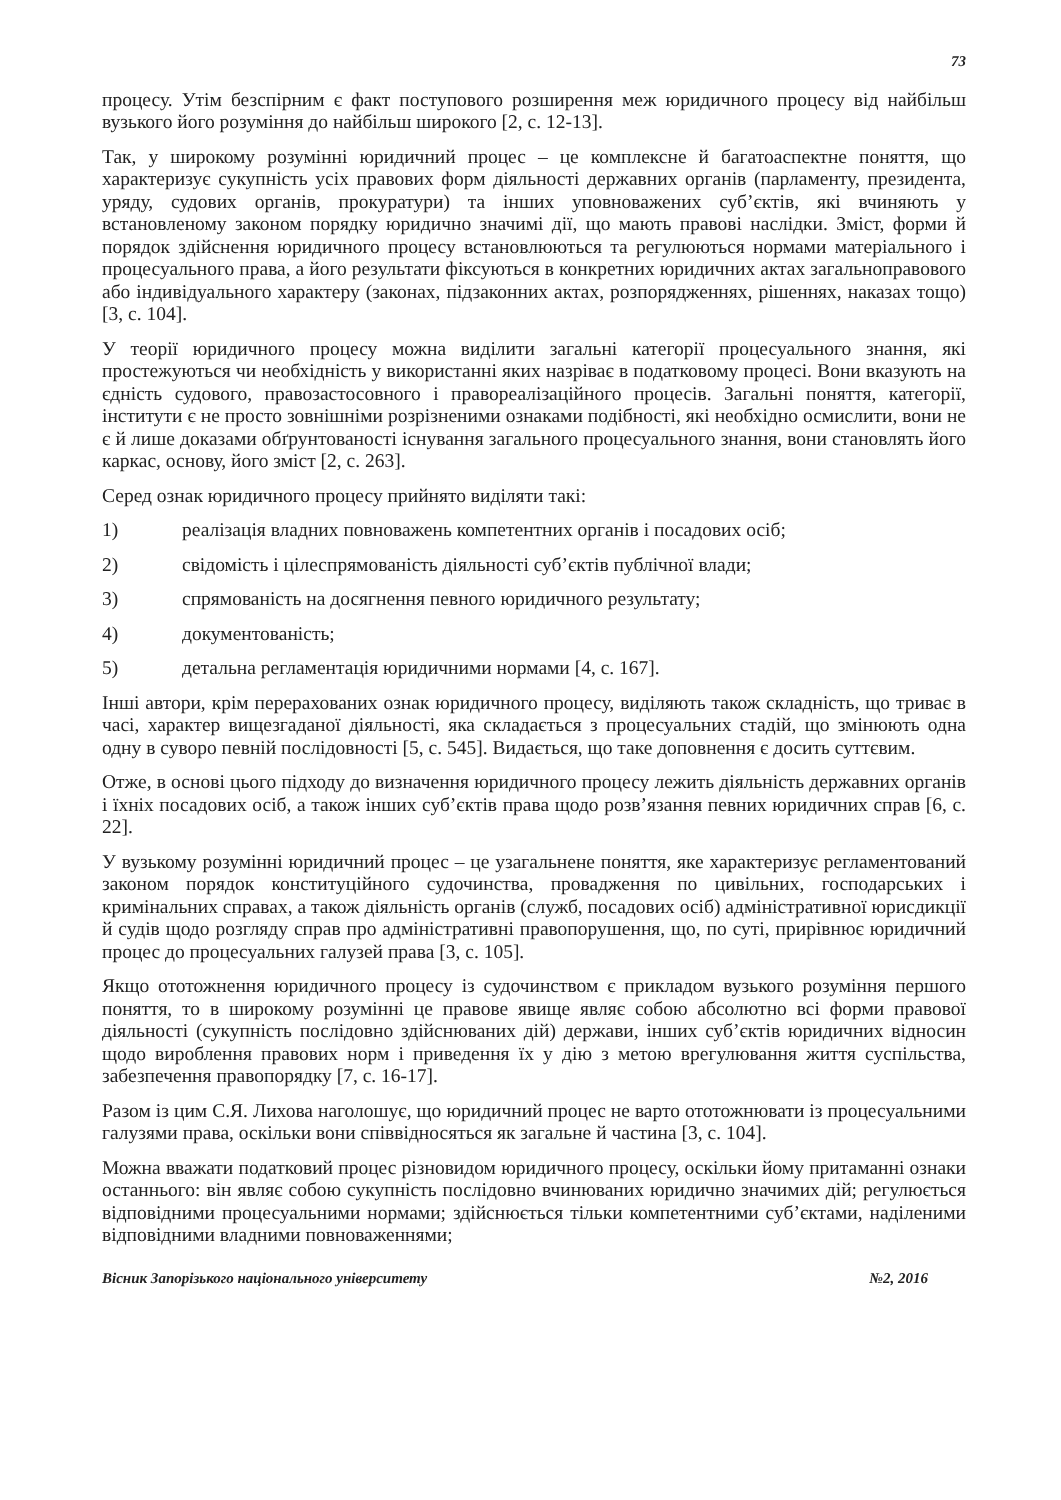73
процесу. Утім безспірним є факт поступового розширення меж юридичного процесу від найбільш вузького його розуміння до найбільш широкого [2, с. 12-13].
Так, у широкому розумінні юридичний процес – це комплексне й багатоаспектне поняття, що характеризує сукупність усіх правових форм діяльності державних органів (парламенту, президента, уряду, судових органів, прокуратури) та інших уповноважених суб’єктів, які вчиняють у встановленому законом порядку юридично значимі дії, що мають правові наслідки. Зміст, форми й порядок здійснення юридичного процесу встановлюються та регулюються нормами матеріального і процесуального права, а його результати фіксуються в конкретних юридичних актах загальноправового або індивідуального характеру (законах, підзаконних актах, розпорядженнях, рішеннях, наказах тощо) [3, с. 104].
У теорії юридичного процесу можна виділити загальні категорії процесуального знання, які простежуються чи необхідність у використанні яких назріває в податковому процесі. Вони вказують на єдність судового, правозастосовного і правореалізаційного процесів. Загальні поняття, категорії, інститути є не просто зовнішніми розрізненими ознаками подібності, які необхідно осмислити, вони не є й лише доказами обґрунтованості існування загального процесуального знання, вони становлять його каркас, основу, його зміст [2, с. 263].
Серед ознак юридичного процесу прийнято виділяти такі:
1) реалізація владних повноважень компетентних органів і посадових осіб;
2) свідомість і цілеспрямованість діяльності суб’єктів публічної влади;
3) спрямованість на досягнення певного юридичного результату;
4) документованість;
5) детальна регламентація юридичними нормами [4, с. 167].
Інші автори, крім перерахованих ознак юридичного процесу, виділяють також складність, що триває в часі, характер вищезгаданої діяльності, яка складається з процесуальних стадій, що змінюють одна одну в суворо певній послідовності [5, с. 545]. Видається, що таке доповнення є досить суттєвим.
Отже, в основі цього підходу до визначення юридичного процесу лежить діяльність державних органів і їхніх посадових осіб, а також інших суб’єктів права щодо розв’язання певних юридичних справ [6, с. 22].
У вузькому розумінні юридичний процес – це узагальнене поняття, яке характеризує регламентований законом порядок конституційного судочинства, провадження по цивільних, господарських і кримінальних справах, а також діяльність органів (служб, посадових осіб) адміністративної юрисдикції й судів щодо розгляду справ про адміністративні правопорушення, що, по суті, прирівнює юридичний процес до процесуальних галузей права [3, с. 105].
Якщо ототожнення юридичного процесу із судочинством є прикладом вузького розуміння першого поняття, то в широкому розумінні це правове явище являє собою абсолютно всі форми правової діяльності (сукупність послідовно здійснюваних дій) держави, інших суб’єктів юридичних відносин щодо вироблення правових норм і приведення їх у дію з метою врегулювання життя суспільства, забезпечення правопорядку [7, с. 16-17].
Разом із цим С.Я. Лихова наголошує, що юридичний процес не варто ототожнювати із процесуальними галузями права, оскільки вони співвідносяться як загальне й частина [3, с. 104].
Можна вважати податковий процес різновидом юридичного процесу, оскільки йому притаманні ознаки останнього: він являє собою сукупність послідовно вчинюваних юридично значимих дій; регулюється відповідними процесуальними нормами; здійснюється тільки компетентними суб’єктами, наділеними відповідними владними повноваженнями;
Вісник Запорізького національного університету №2, 2016